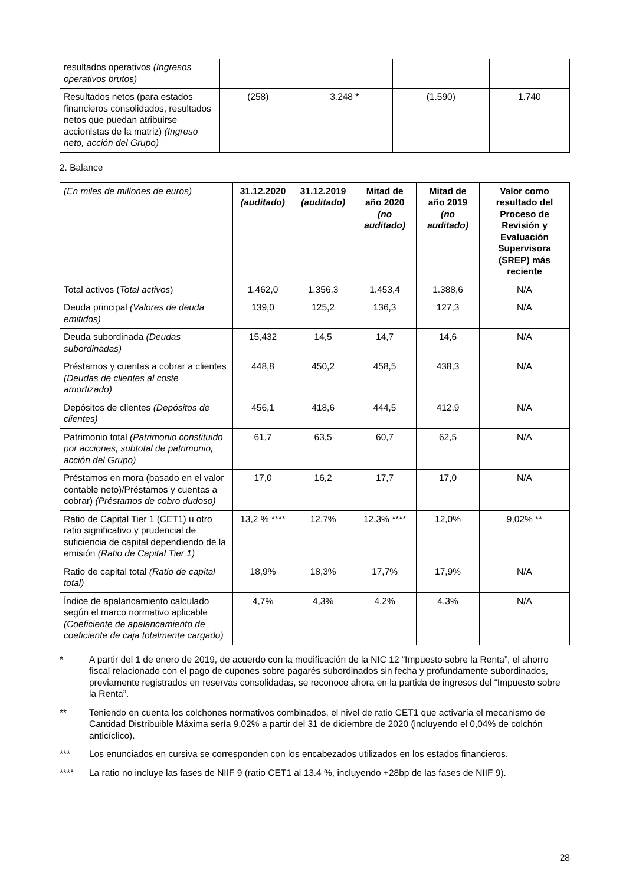| resultados operativos (Ingresos operativos brutos) | | | | |
| Resultados netos (para estados financieros consolidados, resultados netos que puedan atribuirse accionistas de la matriz) (Ingreso neto, acción del Grupo) | (258) | 3.248 * | (1.590) | 1.740 |
2. Balance
| (En miles de millones de euros) | 31.12.2020 (auditado) | 31.12.2019 (auditado) | Mitad de año 2020 (no auditado) | Mitad de año 2019 (no auditado) | Valor como resultado del Proceso de Revisión y Evaluación Supervisora (SREP) más reciente |
| --- | --- | --- | --- | --- | --- |
| Total activos ( Total activos ) | 1.462,0 | 1.356,3 | 1.453,4 | 1.388,6 | N/A |
| Deuda principal (Valores de deuda emitidos) | 139,0 | 125,2 | 136,3 | 127,3 | N/A |
| Deuda subordinada (Deudas subordinadas) | 15,432 | 14,5 | 14,7 | 14,6 | N/A |
| Préstamos y cuentas a cobrar a clientes (Deudas de clientes al coste amortizado) | 448,8 | 450,2 | 458,5 | 438,3 | N/A |
| Depósitos de clientes (Depósitos de clientes) | 456,1 | 418,6 | 444,5 | 412,9 | N/A |
| Patrimonio total (Patrimonio constituido por acciones, subtotal de patrimonio, acción del Grupo) | 61,7 | 63,5 | 60,7 | 62,5 | N/A |
| Préstamos en mora (basado en el valor contable neto)/Préstamos y cuentas a cobrar) (Préstamos de cobro dudoso) | 17,0 | 16,2 | 17,7 | 17,0 | N/A |
| Ratio de Capital Tier 1 (CET1) u otro ratio significativo y prudencial de suficiencia de capital dependiendo de la emisión (Ratio de Capital Tier 1) | 13,2 % **** | 12,7% | 12,3% **** | 12,0% | 9,02% ** |
| Ratio de capital total (Ratio de capital total) | 18,9% | 18,3% | 17,7% | 17,9% | N/A |
| Índice de apalancamiento calculado según el marco normativo aplicable (Coeficiente de apalancamiento de coeficiente de caja totalmente cargado) | 4,7% | 4,3% | 4,2% | 4,3% | N/A |
* A partir del 1 de enero de 2019, de acuerdo con la modificación de la NIC 12 “Impuesto sobre la Renta”, el ahorro fiscal relacionado con el pago de cupones sobre pagarés subordinados sin fecha y profundamente subordinados, previamente registrados en reservas consolidadas, se reconoce ahora en la partida de ingresos del “Impuesto sobre la Renta”.
** Teniendo en cuenta los colchones normativos combinados, el nivel de ratio CET1 que activaría el mecanismo de Cantidad Distribuible Máxima sería 9,02% a partir del 31 de diciembre de 2020 (incluyendo el 0,04% de colchón anticíclico).
*** Los enunciados en cursiva se corresponden con los encabezados utilizados en los estados financieros.
**** La ratio no incluye las fases de NIIF 9 (ratio CET1 al 13.4 %, incluyendo +28bp de las fases de NIIF 9).
28